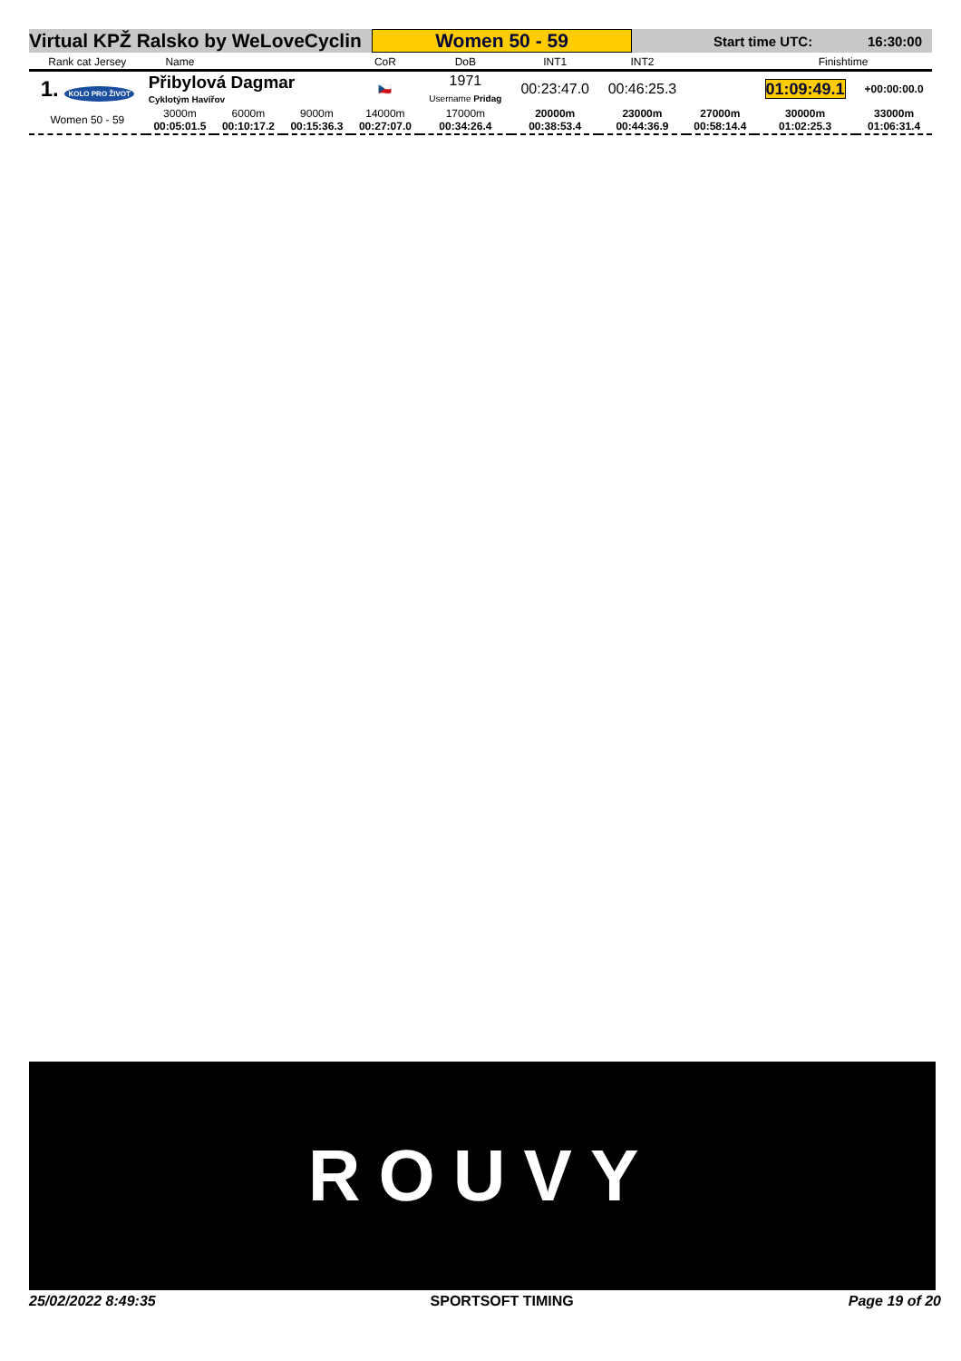Virtual KPŽ Ralsko by WeLoveCyclin Women 50 - 59
Start time UTC: 16:30:00
| Rank cat Jersey | Name | | | CoR | DoB | INT1 | INT2 | | Finishtime | |
| --- | --- | --- | --- | --- | --- | --- | --- | --- | --- | --- |
| 1. KOLO PRO ŽIVOT | Přibylová Dagmar Cyklotým Havířov | | | 🇨🇿 | 1971 Username Pridag | 00:23:47.0 | 00:46:25.3 | | 01:09:49.1 | +00:00:00.0 |
| Women 50 - 59 | 3000m 00:05:01.5 | 6000m 00:10:17.2 | 9000m 00:15:36.3 | 14000m 00:27:07.0 | 17000m 00:34:26.4 | 20000m 00:38:53.4 | 23000m 00:44:36.9 | 27000m 00:58:14.4 | 30000m 01:02:25.3 | 33000m 01:06:31.4 |
ROUVY
25/02/2022 8:49:35 SPORTSOFT TIMING Page 19 of 20